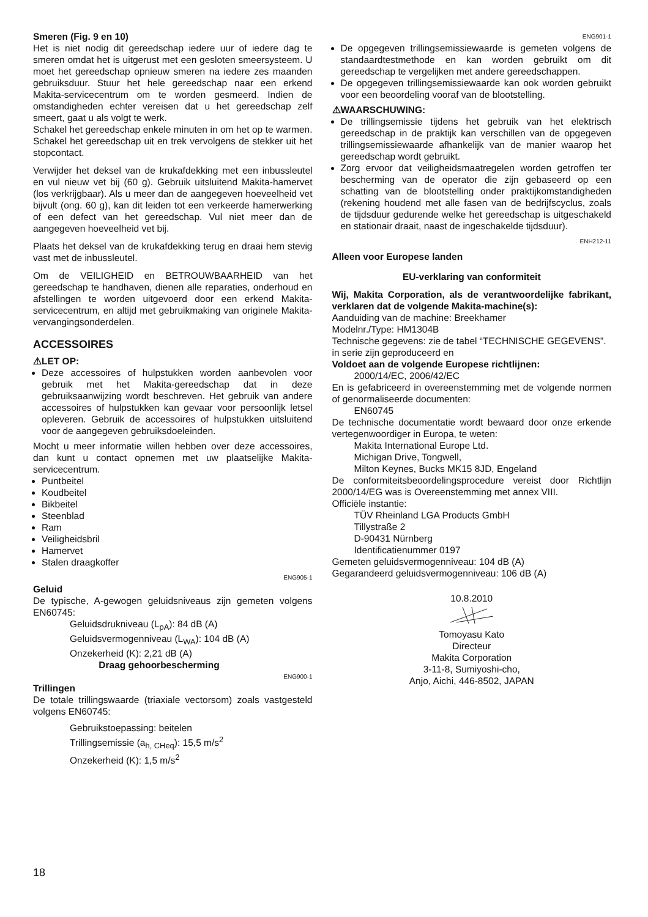Smeren (Fig. 9 en 10)
Het is niet nodig dit gereedschap iedere uur of iedere dag te smeren omdat het is uitgerust met een gesloten smeersysteem. U moet het gereedschap opnieuw smeren na iedere zes maanden gebruiksduur. Stuur het hele gereedschap naar een erkend Makita-servicecentrum om te worden gesmeerd. Indien de omstandigheden echter vereisen dat u het gereedschap zelf smeert, gaat u als volgt te werk.
Schakel het gereedschap enkele minuten in om het op te warmen. Schakel het gereedschap uit en trek vervolgens de stekker uit het stopcontact.
Verwijder het deksel van de krukafdekking met een inbussleutel en vul nieuw vet bij (60 g). Gebruik uitsluitend Makita-hamervet (los verkrijgbaar). Als u meer dan de aangegeven hoeveelheid vet bijvult (ong. 60 g), kan dit leiden tot een verkeerde hamerwerking of een defect van het gereedschap. Vul niet meer dan de aangegeven hoeveelheid vet bij.
Plaats het deksel van de krukafdekking terug en draai hem stevig vast met de inbussleutel.
Om de VEILIGHEID en BETROUWBAARHEID van het gereedschap te handhaven, dienen alle reparaties, onderhoud en afstellingen te worden uitgevoerd door een erkend Makita-servicecentrum, en altijd met gebruikmaking van originele Makita-vervangingsonderdelen.
ACCESSOIRES
⚠LET OP:
Deze accessoires of hulpstukken worden aanbevolen voor gebruik met het Makita-gereedschap dat in deze gebruiksaanwijzing wordt beschreven. Het gebruik van andere accessoires of hulpstukken kan gevaar voor persoonlijk letsel opleveren. Gebruik de accessoires of hulpstukken uitsluitend voor de aangegeven gebruiksdoeleinden.
Mocht u meer informatie willen hebben over deze accessoires, dan kunt u contact opnemen met uw plaatselijke Makita-servicecentrum.
Puntbeitel
Koudbeitel
Bikbeitel
Steenblad
Ram
Veiligheidsbril
Hamervet
Stalen draagkoffer
ENG905-1
Geluid
De typische, A-gewogen geluidsniveaus zijn gemeten volgens EN60745:
Geluidsdrukniveau (L<sub>pA</sub>): 84 dB (A)
Geluidsvermogenniveau (L<sub>WA</sub>): 104 dB (A)
Onzekerheid (K): 2,21 dB (A)
Draag gehoorbescherming
ENG900-1
Trillingen
De totale trillingswaarde (triaxiale vectorsom) zoals vastgesteld volgens EN60745:
Gebruikstoepassing: beitelen
Trillingsemissie (a<sub>h, CHeq</sub>): 15,5 m/s<sup>2</sup>
Onzekerheid (K): 1,5 m/s<sup>2</sup>
ENG901-1
De opgegeven trillingsemissiewaarde is gemeten volgens de standaardtestmethode en kan worden gebruikt om dit gereedschap te vergelijken met andere gereedschappen.
De opgegeven trillingsemissiewaarde kan ook worden gebruikt voor een beoordeling vooraf van de blootstelling.
⚠WAARSCHUWING:
De trillingsemissie tijdens het gebruik van het elektrisch gereedschap in de praktijk kan verschillen van de opgegeven trillingsemissiewaarde afhankelijk van de manier waarop het gereedschap wordt gebruikt.
Zorg ervoor dat veiligheidsmaatregelen worden getroffen ter bescherming van de operator die zijn gebaseerd op een schatting van de blootstelling onder praktijkomstandigheden (rekening houdend met alle fasen van de bedrijfscyclus, zoals de tijdsduur gedurende welke het gereedschap is uitgeschakeld en stationair draait, naast de ingeschakelde tijdsduur).
ENH212-11
Alleen voor Europese landen
EU-verklaring van conformiteit
Wij, Makita Corporation, als de verantwoordelijke fabrikant, verklaren dat de volgende Makita-machine(s):
Aanduiding van de machine: Breekhamer
Modelnr./Type: HM1304B
Technische gegevens: zie de tabel “TECHNISCHE GEGEVENS”.
in serie zijn geproduceerd en
Voldoet aan de volgende Europese richtlijnen:
2000/14/EC, 2006/42/EC
En is gefabriceerd in overeenstemming met de volgende normen of genormaliseerde documenten:
EN60745
De technische documentatie wordt bewaard door onze erkende vertegenwoordiger in Europa, te weten:
Makita International Europe Ltd.
Michigan Drive, Tongwell,
Milton Keynes, Bucks MK15 8JD, Engeland
De conformiteitsbeoordelingsprocedure vereist door Richtlijn 2000/14/EG was is Overeenstemming met annex VIII.
Officiële instantie:
TÜV Rheinland LGA Products GmbH
Tillystraße 2
D-90431 Nürnberg
Identificatienummer 0197
Gemeten geluidsvermogenniveau: 104 dB (A)
Gegarandeerd geluidsvermogenniveau: 106 dB (A)
10.8.2010
Tomoyasu Kato
Directeur
Makita Corporation
3-11-8, Sumiyoshi-cho,
Anjo, Aichi, 446-8502, JAPAN
18